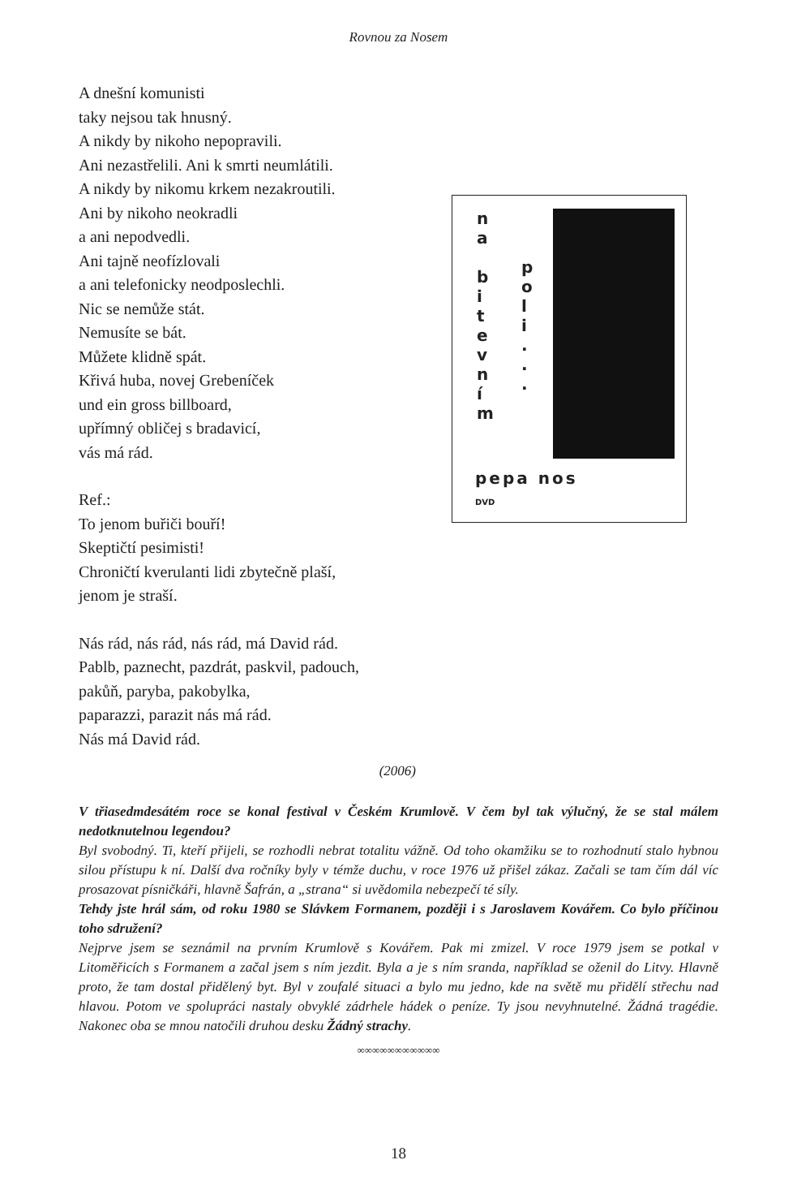Rovnou za Nosem
A dnešní komunisti
taky nejsou tak hnusný.
A nikdy by nikoho nepopravili.
Ani nezastřelili. Ani k smrti neumlátili.
A nikdy by nikomu krkem nezakroutili.
Ani by nikoho neokradli
a ani nepodvedli.
Ani tajně neofízlovali
a ani telefonicky neodposlechli.
Nic se nemůže stát.
Nemusíte se bát.
Můžete klidně spát.
Křivá huba, novej Grebeníček
und ein gross billboard,
upřímný obličej s bradavicí,
vás má rád.
Ref.:
To jenom buřiči bouří!
Skeptičtí pesimisti!
Chroničtí kverulanti lidi zbytečně plaší,
jenom je straší.
Nás rád, nás rád, nás rád, má David rád.
Pablb, paznecht, pazdrát, paskvil, padouch,
pakůň, paryba, pakobylka,
paparazzi, parazit nás má rád.
Nás má David rád.
n
a
b
i
t
e
v
n
í
m
p
o
l
i
.
.
.
pepa nos
DVD
(2006)
V třiasedmdesátém roce se konal festival v Českém Krumlově. V čem byl tak výlučný, že se stal málem nedotknutelnou legendou?
Byl svobodný. Ti, kteří přijeli, se rozhodli nebrat totalitu vážně. Od toho okamžiku se to rozhodnutí stalo hybnou silou přístupu k ní. Další dva ročníky byly v témže duchu, v roce 1976 už přišel zákaz. Začali se tam čím dál víc prosazovat písničkáři, hlavně Šafrán, a „strana“ si uvědomila nebezpečí té síly.
Tehdy jste hrál sám, od roku 1980 se Slávkem Formanem, později i s Jaroslavem Kovářem. Co bylo příčinou toho sdružení?
Nejprve jsem se seznámil na prvním Krumlově s Kovářem. Pak mi zmizel. V roce 1979 jsem se potkal v Litoměřicích s Formanem a začal jsem s ním jezdit. Byla a je s ním sranda, například se oženil do Litvy. Hlavně proto, že tam dostal přidělený byt. Byl v zoufalé situaci a bylo mu jedno, kde na světě mu přidělí střechu nad hlavou. Potom ve spolupráci nastaly obvyklé zádrhele hádek o peníze. Ty jsou nevyhnutelné. Žádná tragédie. Nakonec oba se mnou natočili druhou desku Žádný strachy.
∞∞∞∞∞∞∞∞∞∞∞
18